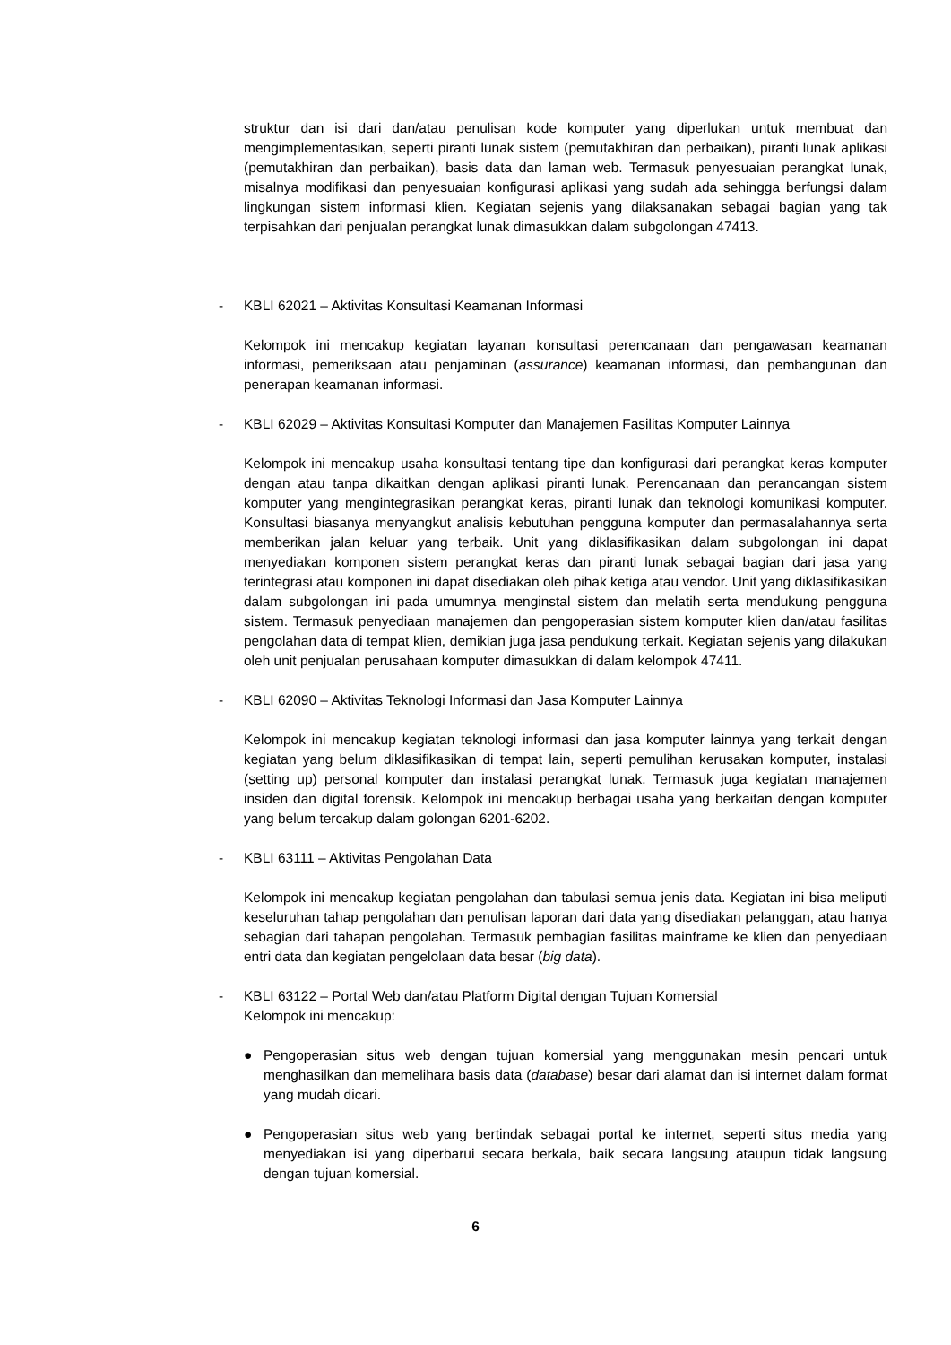struktur dan isi dari dan/atau penulisan kode komputer yang diperlukan untuk membuat dan mengimplementasikan, seperti piranti lunak sistem (pemutakhiran dan perbaikan), piranti lunak aplikasi (pemutakhiran dan perbaikan), basis data dan laman web. Termasuk penyesuaian perangkat lunak, misalnya modifikasi dan penyesuaian konfigurasi aplikasi yang sudah ada sehingga berfungsi dalam lingkungan sistem informasi klien. Kegiatan sejenis yang dilaksanakan sebagai bagian yang tak terpisahkan dari penjualan perangkat lunak dimasukkan dalam subgolongan 47413.
- KBLI 62021 – Aktivitas Konsultasi Keamanan Informasi
Kelompok ini mencakup kegiatan layanan konsultasi perencanaan dan pengawasan keamanan informasi, pemeriksaan atau penjaminan (assurance) keamanan informasi, dan pembangunan dan penerapan keamanan informasi.
- KBLI 62029 – Aktivitas Konsultasi Komputer dan Manajemen Fasilitas Komputer Lainnya
Kelompok ini mencakup usaha konsultasi tentang tipe dan konfigurasi dari perangkat keras komputer dengan atau tanpa dikaitkan dengan aplikasi piranti lunak. Perencanaan dan perancangan sistem komputer yang mengintegrasikan perangkat keras, piranti lunak dan teknologi komunikasi komputer. Konsultasi biasanya menyangkut analisis kebutuhan pengguna komputer dan permasalahannya serta memberikan jalan keluar yang terbaik. Unit yang diklasifikasikan dalam subgolongan ini dapat menyediakan komponen sistem perangkat keras dan piranti lunak sebagai bagian dari jasa yang terintegrasi atau komponen ini dapat disediakan oleh pihak ketiga atau vendor. Unit yang diklasifikasikan dalam subgolongan ini pada umumnya menginstal sistem dan melatih serta mendukung pengguna sistem. Termasuk penyediaan manajemen dan pengoperasian sistem komputer klien dan/atau fasilitas pengolahan data di tempat klien, demikian juga jasa pendukung terkait. Kegiatan sejenis yang dilakukan oleh unit penjualan perusahaan komputer dimasukkan di dalam kelompok 47411.
- KBLI 62090 – Aktivitas Teknologi Informasi dan Jasa Komputer Lainnya
Kelompok ini mencakup kegiatan teknologi informasi dan jasa komputer lainnya yang terkait dengan kegiatan yang belum diklasifikasikan di tempat lain, seperti pemulihan kerusakan komputer, instalasi (setting up) personal komputer dan instalasi perangkat lunak. Termasuk juga kegiatan manajemen insiden dan digital forensik. Kelompok ini mencakup berbagai usaha yang berkaitan dengan komputer yang belum tercakup dalam golongan 6201-6202.
- KBLI 63111 – Aktivitas Pengolahan Data
Kelompok ini mencakup kegiatan pengolahan dan tabulasi semua jenis data. Kegiatan ini bisa meliputi keseluruhan tahap pengolahan dan penulisan laporan dari data yang disediakan pelanggan, atau hanya sebagian dari tahapan pengolahan. Termasuk pembagian fasilitas mainframe ke klien dan penyediaan entri data dan kegiatan pengelolaan data besar (big data).
- KBLI 63122 – Portal Web dan/atau Platform Digital dengan Tujuan Komersial
Kelompok ini mencakup:
● Pengoperasian situs web dengan tujuan komersial yang menggunakan mesin pencari untuk menghasilkan dan memelihara basis data (database) besar dari alamat dan isi internet dalam format yang mudah dicari.
● Pengoperasian situs web yang bertindak sebagai portal ke internet, seperti situs media yang menyediakan isi yang diperbarui secara berkala, baik secara langsung ataupun tidak langsung dengan tujuan komersial.
6